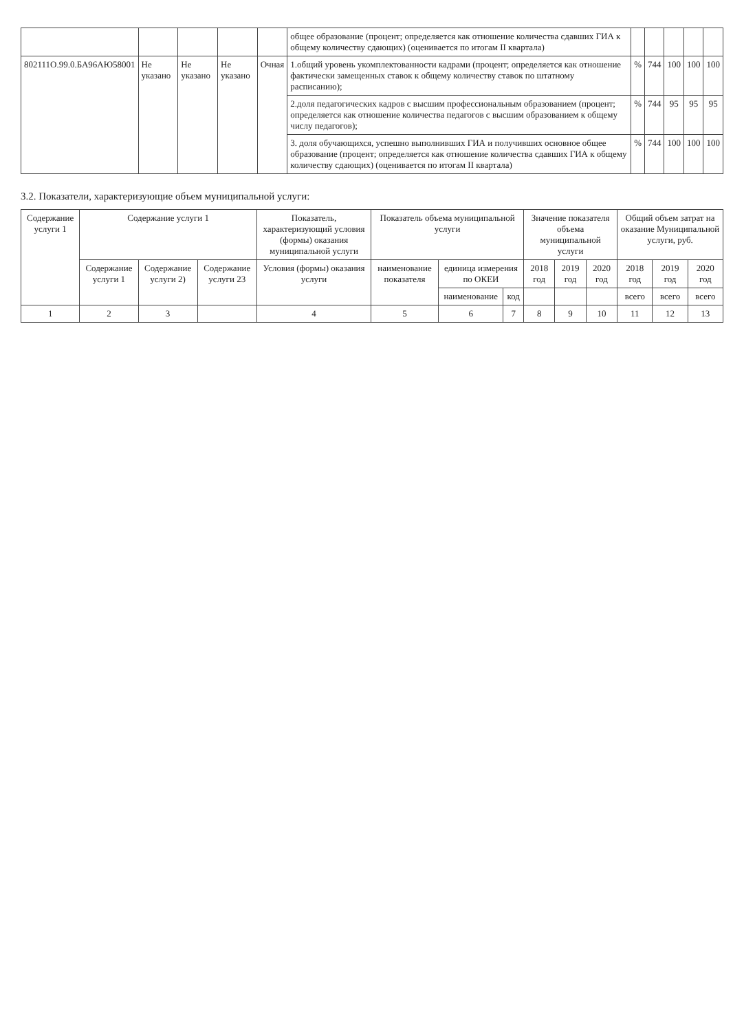| | | | | | общее образование (процент; определяется как отношение количества сдавших ГИА к общему количеству сдающих) (оценивается по итогам II квартала) | | | | | |
| 802111О.99.0.БА96АЮ58001 | Не указано | Не указано | Не указано | Очная | 1.общий уровень укомплектованности кадрами (процент; определяется как отношение фактически замещенных ставок к общему количеству ставок по штатному расписанию); | % | 744 | 100 | 100 | 100 |
| | | | | | 2.доля педагогических кадров с высшим профессиональным образованием (процент; определяется как отношение количества педагогов с высшим образованием к общему числу педагогов); | % | 744 | 95 | 95 | 95 |
| | | | | | 3. доля обучающихся, успешно выполнивших ГИА и получивших основное общее образование (процент; определяется как отношение количества сдавших ГИА к общему количеству сдающих) (оценивается по итогам II квартала) | % | 744 | 100 | 100 | 100 |
3.2. Показатели, характеризующие объем муниципальной услуги:
| Содержание услуги 1 | Содержание услуги 1 | | | Показатель, характеризующий условия (формы) оказания муниципальной услуги | Показатель объема муниципальной услуги | | | Значение показателя объема муниципальной услуги | | | Общий объем затрат на оказание Муниципальной услуги, руб. | | |
| --- | --- | --- | --- | --- | --- | --- | --- | --- | --- | --- | --- | --- | --- |
| | Содержание услуги 1 | Содержание услуги 2) | Содержание услуги 23 | Условия (формы) оказания услуги | наименование показателя | единица измерения по ОКЕИ | | 2018 год | 2019 год | 2020 год | 2018 год | 2019 год | 2020 год |
| | | | | | | наименование | код | | | | всего | всего | всего |
| 1 | 2 | 3 | | 4 | 5 | 6 | 7 | 8 | 9 | 10 | 11 | 12 | 13 |